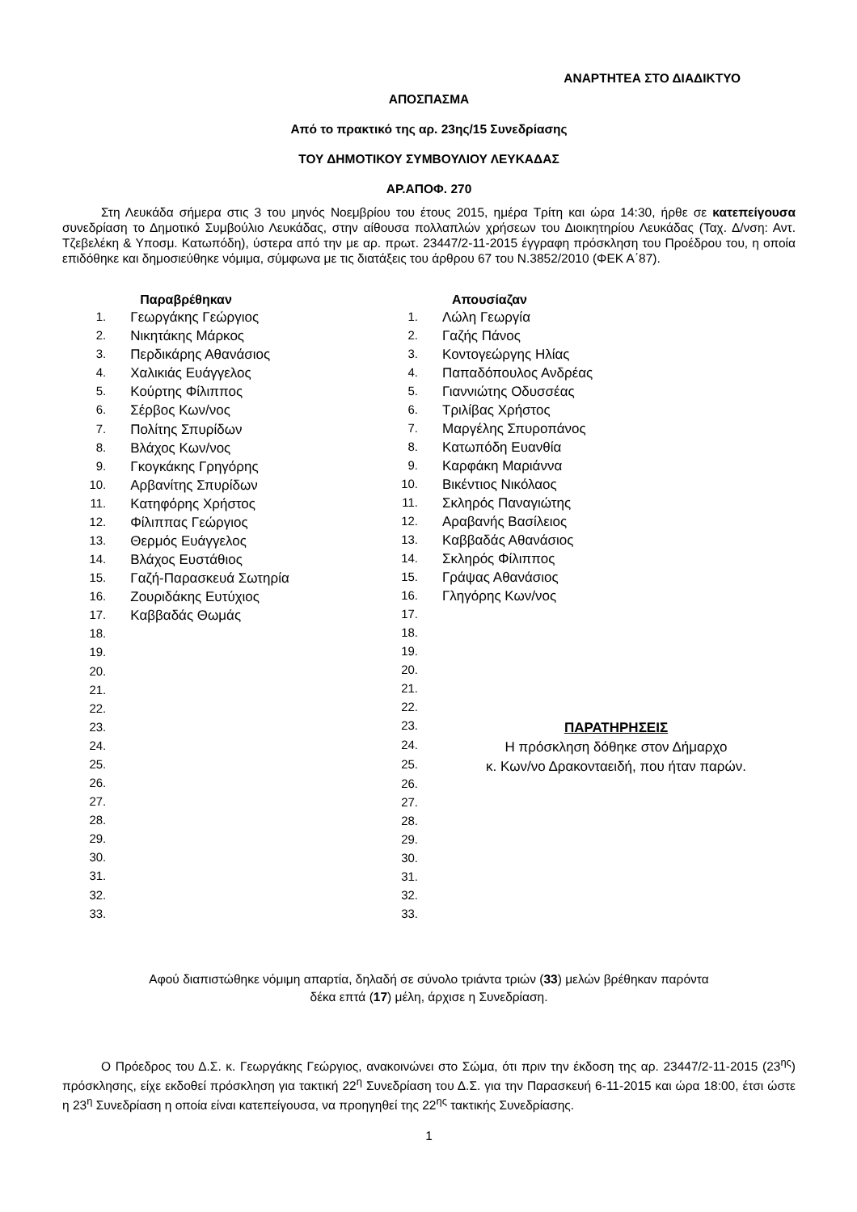ΑΝΑΡΤΗΤΕΑ ΣΤΟ ΔΙΑΔΙΚΤΥΟ
ΑΠΟΣΠΑΣΜΑ
Από το πρακτικό της αρ. 23ης/15 Συνεδρίασης
ΤΟΥ ΔΗΜΟΤΙΚΟΥ ΣΥΜΒΟΥΛΙΟΥ ΛΕΥΚΑΔΑΣ
ΑΡ.ΑΠΟΦ. 270
Στη Λευκάδα σήμερα στις 3 του μηνός Νοεμβρίου του έτους 2015, ημέρα Τρίτη και ώρα 14:30, ήρθε σε κατεπείγουσα συνεδρίαση το Δημοτικό Συμβούλιο Λευκάδας, στην αίθουσα πολλαπλών χρήσεων του Διοικητηρίου Λευκάδας (Ταχ. Δ/νση: Αντ. Τζεβελέκη & Υποσμ. Κατωπόδη), ύστερα από την με αρ. πρωτ. 23447/2-11-2015 έγγραφη πρόσκληση του Προέδρου του, η οποία επιδόθηκε και δημοσιεύθηκε νόμιμα, σύμφωνα με τις διατάξεις του άρθρου 67 του Ν.3852/2010 (ΦΕΚ Α΄87).
| | Παραβρέθηκαν |
| --- | --- |
| 1. | Γεωργάκης Γεώργιος |
| 2. | Νικητάκης Μάρκος |
| 3. | Περδικάρης Αθανάσιος |
| 4. | Χαλικιάς Ευάγγελος |
| 5. | Κούρτης Φίλιππος |
| 6. | Σέρβος Κων/νος |
| 7. | Πολίτης Σπυρίδων |
| 8. | Βλάχος Κων/νος |
| 9. | Γκογκάκης Γρηγόρης |
| 10. | Αρβανίτης Σπυρίδων |
| 11. | Κατηφόρης Χρήστος |
| 12. | Φίλιππας Γεώργιος |
| 13. | Θερμός Ευάγγελος |
| 14. | Βλάχος Ευστάθιος |
| 15. | Γαζή-Παρασκευά Σωτηρία |
| 16. | Ζουριδάκης Ευτύχιος |
| 17. | Καββαδάς Θωμάς |
| 18. | |
| 19. | |
| 20. | |
| 21. | |
| 22. | |
| 23. | |
| 24. | |
| 25. | |
| 26. | |
| 27. | |
| 28. | |
| 29. | |
| 30. | |
| 31. | |
| 32. | |
| 33. | |
| | Απουσίαζαν |
| --- | --- |
| 1. | Λώλη Γεωργία |
| 2. | Γαζής Πάνος |
| 3. | Κοντογεώργης Ηλίας |
| 4. | Παπαδόπουλος Ανδρέας |
| 5. | Γιαννιώτης Οδυσσέας |
| 6. | Τριλίβας Χρήστος |
| 7. | Μαργέλης Σπυροπάνος |
| 8. | Κατωπόδη Ευανθία |
| 9. | Καρφάκη Μαριάννα |
| 10. | Βικέντιος Νικόλαος |
| 11. | Σκληρός Παναγιώτης |
| 12. | Αραβανής Βασίλειος |
| 13. | Καββαδάς Αθανάσιος |
| 14. | Σκληρός Φίλιππος |
| 15. | Γράψας Αθανάσιος |
| 16. | Γληγόρης Κων/νος |
| 17. | |
| 18. | |
| 19. | |
| 20. | |
| 21. | |
| 22. | |
| 23. | ΠΑΡΑΤΗΡΗΣΕΙΣ Η πρόσκληση δόθηκε στον Δήμαρχο κ. Κων/νο Δρακονταειδή, που ήταν παρών. |
| 24. | |
| 25. | |
| 26. | |
| 27. | |
| 28. | |
| 29. | |
| 30. | |
| 31. | |
| 32. | |
| 33. | |
Αφού διαπιστώθηκε νόμιμη απαρτία, δηλαδή σε σύνολο τριάντα τριών (33) μελών βρέθηκαν παρόντα
δέκα επτά (17) μέλη, άρχισε η Συνεδρίαση.
Ο Πρόεδρος του Δ.Σ. κ. Γεωργάκης Γεώργιος, ανακοινώνει στο Σώμα, ότι πριν την έκδοση της αρ. 23447/2-11-2015 (23<sup>ης</sup>) πρόσκλησης, είχε εκδοθεί πρόσκληση για τακτική 22<sup>η</sup> Συνεδρίαση του Δ.Σ. για την Παρασκευή 6-11-2015 και ώρα 18:00, έτσι ώστε η 23<sup>η</sup> Συνεδρίαση η οποία είναι κατεπείγουσα, να προηγηθεί της 22<sup>ης</sup> τακτικής Συνεδρίασης.
1